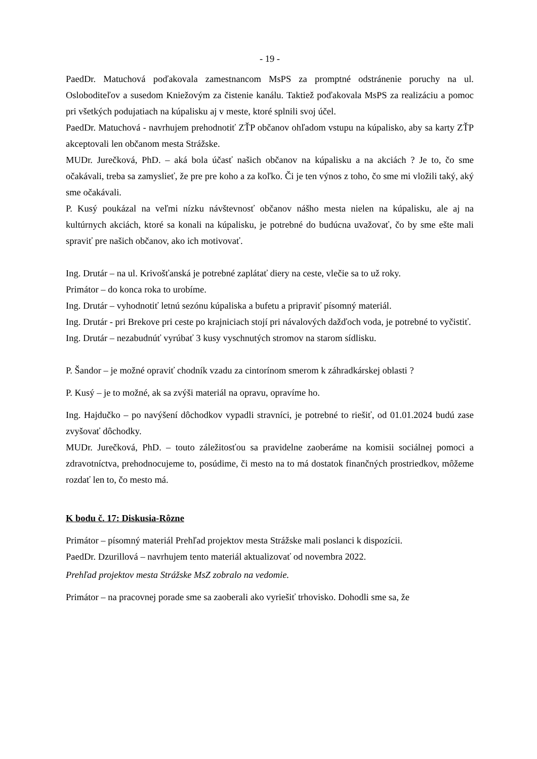- 19 -
PaedDr. Matuchová poďakovala zamestnancom MsPS za promptné odstránenie poruchy na ul. Osloboditeľov a susedom Kniežovým za čistenie kanálu. Taktiež poďakovala MsPS za realizáciu a pomoc pri všetkých podujatiach na kúpalisku aj v meste, ktoré splnili svoj účel.
PaedDr. Matuchová - navrhujem prehodnotiť ZŤP občanov ohľadom vstupu na kúpalisko, aby sa karty ZŤP akceptovali len občanom mesta Strážske.
MUDr. Jurečková, PhD. – aká bola účasť našich občanov na kúpalisku a na akciách ? Je to, čo sme očakávali, treba sa zamyslieť, že pre pre koho a za koľko. Či je ten výnos z toho, čo sme mi vložili taký, aký sme očakávali.
P. Kusý poukázal na veľmi nízku návštevnosť občanov nášho mesta nielen na kúpalisku, ale aj na kultúrnych akciách, ktoré sa konali na kúpalisku, je potrebné do budúcna uvažovať, čo by sme ešte mali spraviť pre našich občanov, ako ich motivovať.
Ing. Drutár – na ul. Krivošťanská je potrebné zaplátať diery na ceste, vlečie sa to už roky.
Primátor – do konca roka to urobíme.
Ing. Drutár – vyhodnotiť letnú sezónu kúpaliska a bufetu a pripraviť písomný materiál.
Ing. Drutár - pri Brekove pri ceste po krajniciach stojí pri návalových dažďoch voda, je potrebné to vyčistiť.
Ing. Drutár – nezabudnúť vyrúbať 3 kusy vyschnutých stromov na starom sídlisku.
P. Šandor – je možné opraviť chodník vzadu za cintorínom smerom k záhradkárskej oblasti ?
P. Kusý – je to možné, ak sa zvýši materiál na opravu, opravíme ho.
Ing. Hajdučko – po navýšení dôchodkov vypadli stravníci, je potrebné to riešiť, od 01.01.2024 budú zase zvyšovať dôchodky.
MUDr. Jurečková, PhD. – touto záležitosťou sa pravidelne zaoberáme na komisii sociálnej pomoci a zdravotníctva, prehodnocujeme to, posúdime, či mesto na to má dostatok finančných prostriedkov, môžeme rozdať len to, čo mesto má.
K bodu č. 17: Diskusia-Rôzne
Primátor – písomný materiál Prehľad projektov mesta Strážske mali poslanci k dispozícii.
PaedDr. Dzurillová – navrhujem tento materiál aktualizovať od novembra 2022.
Prehľad projektov mesta Strážske MsZ zobralo na vedomie.
Primátor – na pracovnej porade sme sa zaoberali ako vyriešiť trhovisko. Dohodli sme sa, že